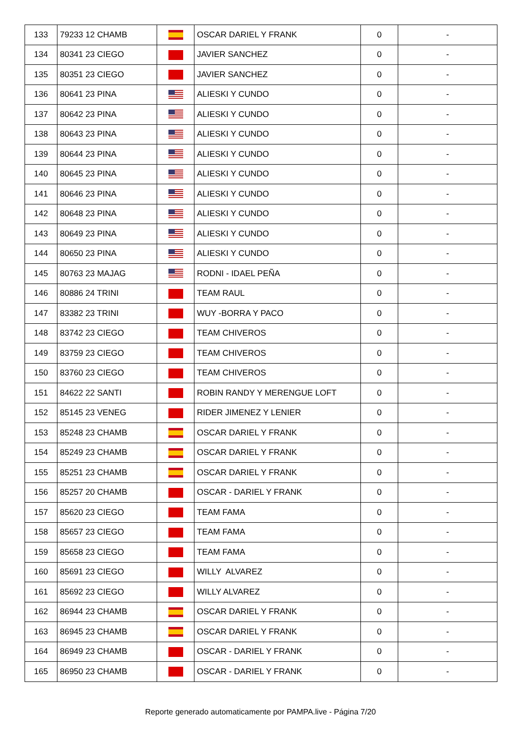| 133 | 79233 12 CHAMB | | OSCAR DARIEL Y FRANK | 0 | - |
| 134 | 80341 23 CIEGO | | JAVIER SANCHEZ | 0 | - |
| 135 | 80351 23 CIEGO | | JAVIER SANCHEZ | 0 | - |
| 136 | 80641 23 PINA | | ALIESKI Y CUNDO | 0 | - |
| 137 | 80642 23 PINA | | ALIESKI Y CUNDO | 0 | - |
| 138 | 80643 23 PINA | | ALIESKI Y CUNDO | 0 | - |
| 139 | 80644 23 PINA | | ALIESKI Y CUNDO | 0 | - |
| 140 | 80645 23 PINA | | ALIESKI Y CUNDO | 0 | - |
| 141 | 80646 23 PINA | | ALIESKI Y CUNDO | 0 | - |
| 142 | 80648 23 PINA | | ALIESKI Y CUNDO | 0 | - |
| 143 | 80649 23 PINA | | ALIESKI Y CUNDO | 0 | - |
| 144 | 80650 23 PINA | | ALIESKI Y CUNDO | 0 | - |
| 145 | 80763 23 MAJAG | | RODNI - IDAEL PEÑA | 0 | - |
| 146 | 80886 24 TRINI | | TEAM RAUL | 0 | - |
| 147 | 83382 23 TRINI | | WUY -BORRA Y PACO | 0 | - |
| 148 | 83742 23 CIEGO | | TEAM CHIVEROS | 0 | - |
| 149 | 83759 23 CIEGO | | TEAM CHIVEROS | 0 | - |
| 150 | 83760 23 CIEGO | | TEAM CHIVEROS | 0 | - |
| 151 | 84622 22 SANTI | | ROBIN RANDY Y MERENGUE LOFT | 0 | - |
| 152 | 85145 23 VENEG | | RIDER JIMENEZ Y LENIER | 0 | - |
| 153 | 85248 23 CHAMB | | OSCAR DARIEL Y FRANK | 0 | - |
| 154 | 85249 23 CHAMB | | OSCAR DARIEL Y FRANK | 0 | - |
| 155 | 85251 23 CHAMB | | OSCAR DARIEL Y FRANK | 0 | - |
| 156 | 85257 20 CHAMB | | OSCAR - DARIEL Y FRANK | 0 | - |
| 157 | 85620 23 CIEGO | | TEAM FAMA | 0 | - |
| 158 | 85657 23 CIEGO | | TEAM FAMA | 0 | - |
| 159 | 85658 23 CIEGO | | TEAM FAMA | 0 | - |
| 160 | 85691 23 CIEGO | | WILLY ALVAREZ | 0 | - |
| 161 | 85692 23 CIEGO | | WILLY ALVAREZ | 0 | - |
| 162 | 86944 23 CHAMB | | OSCAR DARIEL Y FRANK | 0 | - |
| 163 | 86945 23 CHAMB | | OSCAR DARIEL Y FRANK | 0 | - |
| 164 | 86949 23 CHAMB | | OSCAR - DARIEL Y FRANK | 0 | - |
| 165 | 86950 23 CHAMB | | OSCAR - DARIEL Y FRANK | 0 | - |
Reporte generado automaticamente por PAMPA.live - Página 7/20